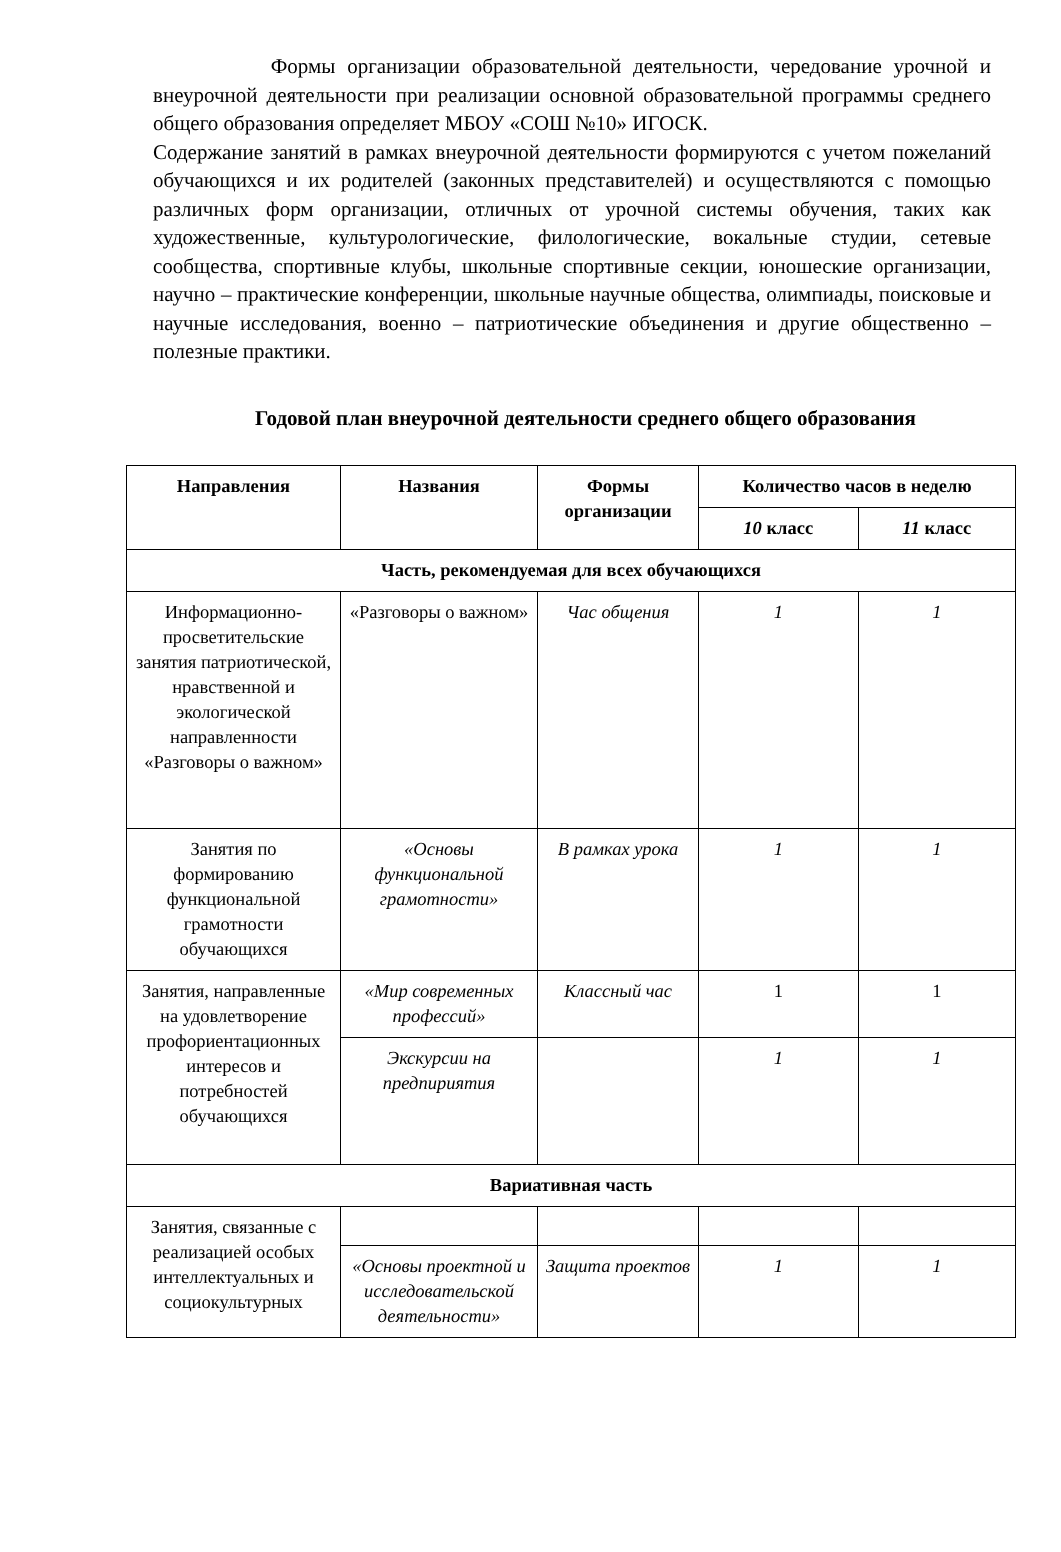Формы организации образовательной деятельности, чередование урочной и внеурочной деятельности при реализации основной образовательной программы среднего общего образования определяет МБОУ «СОШ №10» ИГОСК.
Содержание занятий в рамках внеурочной деятельности формируются с учетом пожеланий обучающихся и их родителей (законных представителей) и осуществляются с помощью различных форм организации, отличных от урочной системы обучения, таких как художественные, культурологические, филологические, вокальные студии, сетевые сообщества, спортивные клубы, школьные спортивные секции, юношеские организации, научно – практические конференции, школьные научные общества, олимпиады, поисковые и научные исследования, военно – патриотические объединения и другие общественно – полезные практики.
Годовой план внеурочной деятельности среднего общего образования
| Направления | Названия | Формы организации | Количество часов в неделю | |
| --- | --- | --- | --- | --- |
| | | | 10 класс | 11 класс |
| Часть, рекомендуемая для всех обучающихся | | | | |
| Информационно-просветительские занятия патриотической, нравственной и экологической направленности «Разговоры о важном» | «Разговоры о важном» | Час общения | 1 | 1 |
| Занятия по формированию функциональной грамотности обучающихся | «Основы функциональной грамотности» | В рамках урока | 1 | 1 |
| Занятия, направленные на удовлетворение профориентационных интересов и потребностей обучающихся | «Мир современных профессий» | Классный час | 1 | 1 |
| | Экскурсии на предпириятия | | 1 | 1 |
| Вариативная часть | | | | |
| Занятия, связанные с реализацией особых интеллектуальных и социокультурных | | | | |
| | «Основы проектной и исследовательской деятельности» | Защита проектов | 1 | 1 |